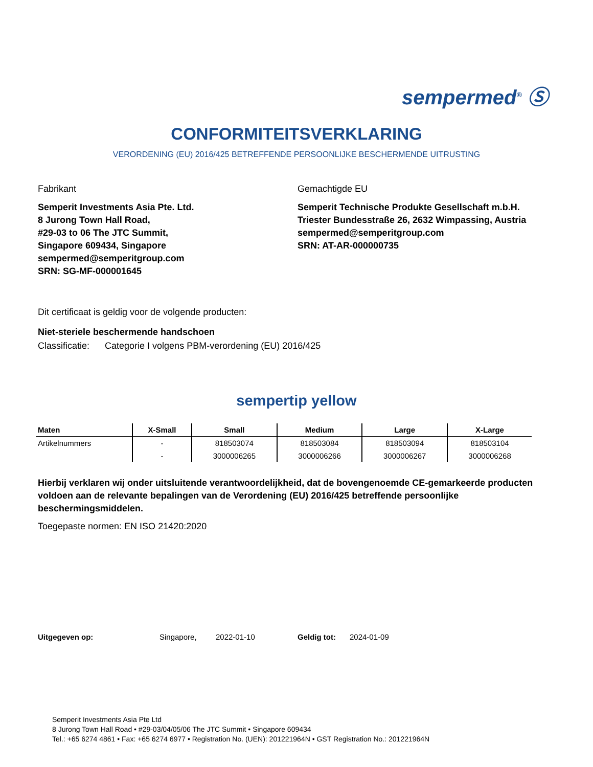sempermed<sup>®</sup> Ⓢ
CONFORMITEITSVERKLARING
VERORDENING (EU) 2016/425 BETREFFENDE PERSOONLIJKE BESCHERMENDE UITRUSTING
Fabrikant
Semperit Investments Asia Pte. Ltd.
8 Jurong Town Hall Road,
#29-03 to 06 The JTC Summit,
Singapore 609434, Singapore
sempermed@semperitgroup.com
SRN: SG-MF-000001645
Gemachtigde EU
Semperit Technische Produkte Gesellschaft m.b.H.
Triester Bundesstraße 26, 2632 Wimpassing, Austria
sempermed@semperitgroup.com
SRN: AT-AR-000000735
Dit certificaat is geldig voor de volgende producten:
Niet-steriele beschermende handschoen
Classificatie: Categorie I volgens PBM-verordening (EU) 2016/425
sempertip yellow
| Maten | X-Small | Small | Medium | Large | X-Large |
| --- | --- | --- | --- | --- | --- |
| Artikelnummers | - | 818503074 | 818503084 | 818503094 | 818503104 |
| | - | 3000006265 | 3000006266 | 3000006267 | 3000006268 |
Hierbij verklaren wij onder uitsluitende verantwoordelijkheid, dat de bovengenoemde CE-gemarkeerde producten voldoen aan de relevante bepalingen van de Verordening (EU) 2016/425 betreffende persoonlijke beschermingsmiddelen.
Toegepaste normen: EN ISO 21420:2020
Uitgegeven op: Singapore, 2022-01-10 Geldig tot: 2024-01-09
Semperit Investments Asia Pte Ltd
8 Jurong Town Hall Road • #29-03/04/05/06 The JTC Summit • Singapore 609434
Tel.: +65 6274 4861 • Fax: +65 6274 6977 • Registration No. (UEN): 201221964N • GST Registration No.: 201221964N